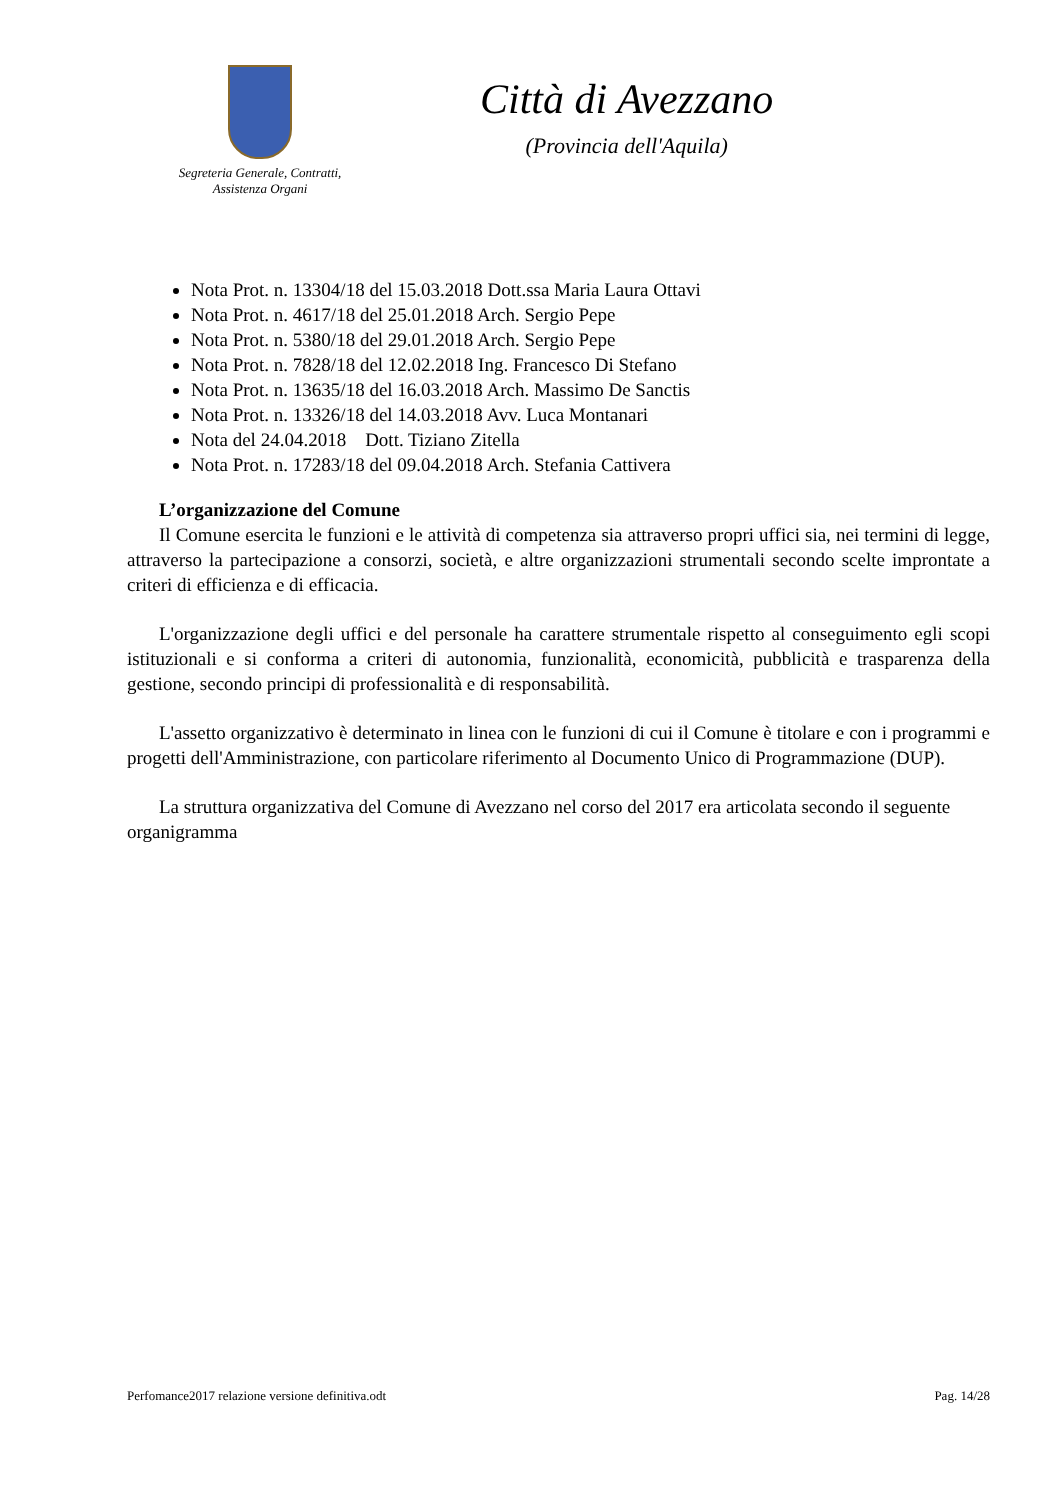Segreteria Generale, Contratti,
Assistenza Organi
Città di Avezzano
(Provincia dell'Aquila)
Nota Prot. n. 13304/18 del 15.03.2018 Dott.ssa Maria Laura Ottavi
Nota Prot. n. 4617/18 del 25.01.2018 Arch. Sergio Pepe
Nota Prot. n. 5380/18 del 29.01.2018 Arch. Sergio Pepe
Nota Prot. n. 7828/18 del 12.02.2018 Ing. Francesco Di Stefano
Nota Prot. n. 13635/18 del 16.03.2018 Arch. Massimo De Sanctis
Nota Prot. n. 13326/18 del 14.03.2018 Avv. Luca Montanari
Nota del 24.04.2018 Dott. Tiziano Zitella
Nota Prot. n. 17283/18 del 09.04.2018 Arch. Stefania Cattivera
L’organizzazione del Comune
Il Comune esercita le funzioni e le attività di competenza sia attraverso propri uffici sia, nei termini di legge, attraverso la partecipazione a consorzi, società, e altre organizzazioni strumentali secondo scelte improntate a criteri di efficienza e di efficacia.
L'organizzazione degli uffici e del personale ha carattere strumentale rispetto al conseguimento egli scopi istituzionali e si conforma a criteri di autonomia, funzionalità, economicità, pubblicità e trasparenza della gestione, secondo principi di professionalità e di responsabilità.
L'assetto organizzativo è determinato in linea con le funzioni di cui il Comune è titolare e con i programmi e progetti dell'Amministrazione, con particolare riferimento al Documento Unico di Programmazione (DUP).
La struttura organizzativa del Comune di Avezzano nel corso del 2017 era articolata secondo il seguente organigramma
Perfomance2017 relazione versione definitiva.odt Pag. 14/28